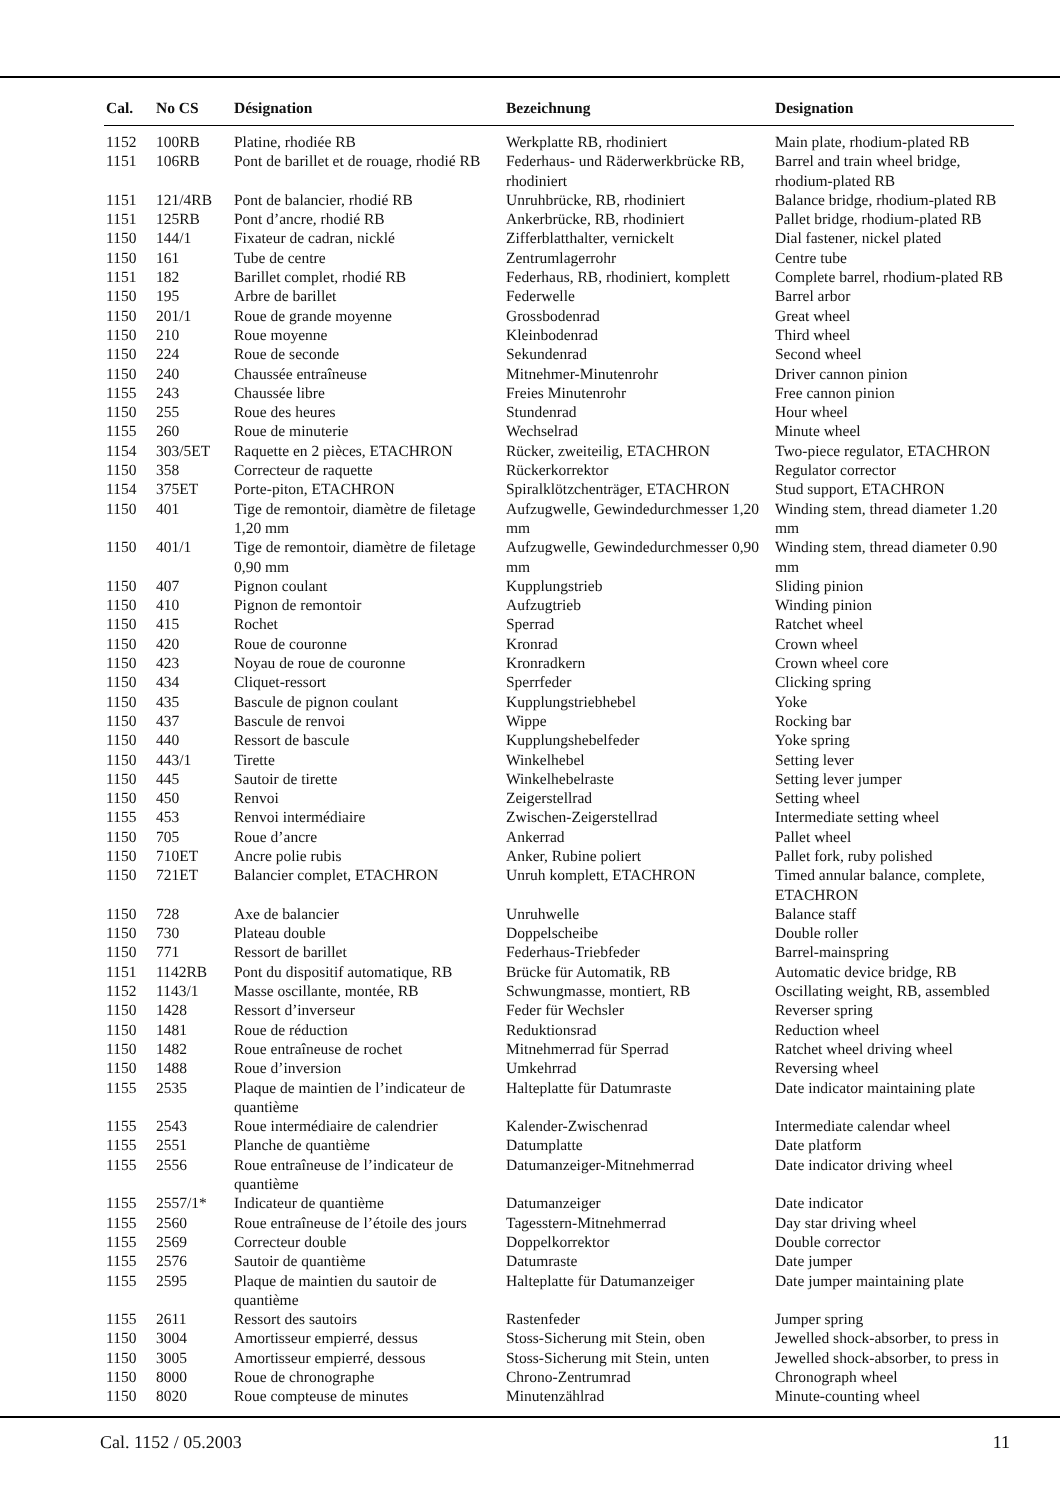| Cal. | No CS | Désignation | Bezeichnung | Designation |
| --- | --- | --- | --- | --- |
| 1152 | 100RB | Platine, rhodiée RB | Werkplatte RB, rhodiniert | Main plate, rhodium-plated RB |
| 1151 | 106RB | Pont de barillet et de rouage, rhodié RB | Federhaus- und Räderwerkbrücke RB, rhodiniert | Barrel and train wheel bridge, rhodium-plated RB |
| 1151 | 121/4RB | Pont de balancier, rhodié RB | Unruhbrücke, RB, rhodiniert | Balance bridge, rhodium-plated RB |
| 1151 | 125RB | Pont d’ancre, rhodié RB | Ankerbrücke, RB, rhodiniert | Pallet bridge, rhodium-plated RB |
| 1150 | 144/1 | Fixateur de cadran, nicklé | Zifferblatthalter, vernickelt | Dial fastener, nickel plated |
| 1150 | 161 | Tube de centre | Zentrumlagerrohr | Centre tube |
| 1151 | 182 | Barillet complet, rhodié RB | Federhaus, RB, rhodiniert, komplett | Complete barrel, rhodium-plated RB |
| 1150 | 195 | Arbre de barillet | Federwelle | Barrel arbor |
| 1150 | 201/1 | Roue de grande moyenne | Grossbodenrad | Great wheel |
| 1150 | 210 | Roue moyenne | Kleinbodenrad | Third wheel |
| 1150 | 224 | Roue de seconde | Sekundenrad | Second wheel |
| 1150 | 240 | Chaussée entraîneuse | Mitnehmer-Minutenrohr | Driver cannon pinion |
| 1155 | 243 | Chaussée libre | Freies Minutenrohr | Free cannon pinion |
| 1150 | 255 | Roue des heures | Stundenrad | Hour wheel |
| 1155 | 260 | Roue de minuterie | Wechselrad | Minute wheel |
| 1154 | 303/5ET | Raquette en 2 pièces, ETACHRON | Rücker, zweiteilig, ETACHRON | Two-piece regulator, ETACHRON |
| 1150 | 358 | Correcteur de raquette | Rückerkorrektor | Regulator corrector |
| 1154 | 375ET | Porte-piton, ETACHRON | Spiralklötzchenträger, ETACHRON | Stud support, ETACHRON |
| 1150 | 401 | Tige de remontoir, diamètre de filetage 1,20 mm | Aufzugwelle, Gewindedurchmesser 1,20 mm | Winding stem, thread diameter 1.20 mm |
| 1150 | 401/1 | Tige de remontoir, diamètre de filetage 0,90 mm | Aufzugwelle, Gewindedurchmesser 0,90 mm | Winding stem, thread diameter 0.90 mm |
| 1150 | 407 | Pignon coulant | Kupplungstrieb | Sliding pinion |
| 1150 | 410 | Pignon de remontoir | Aufzugtrieb | Winding pinion |
| 1150 | 415 | Rochet | Sperrad | Ratchet wheel |
| 1150 | 420 | Roue de couronne | Kronrad | Crown wheel |
| 1150 | 423 | Noyau de roue de couronne | Kronradkern | Crown wheel core |
| 1150 | 434 | Cliquet-ressort | Sperrfeder | Clicking spring |
| 1150 | 435 | Bascule de pignon coulant | Kupplungstriebhebel | Yoke |
| 1150 | 437 | Bascule de renvoi | Wippe | Rocking bar |
| 1150 | 440 | Ressort de bascule | Kupplungshebelfeder | Yoke spring |
| 1150 | 443/1 | Tirette | Winkelhebel | Setting lever |
| 1150 | 445 | Sautoir de tirette | Winkelhebelraste | Setting lever jumper |
| 1150 | 450 | Renvoi | Zeigerstellrad | Setting wheel |
| 1155 | 453 | Renvoi intermédiaire | Zwischen-Zeigerstellrad | Intermediate setting wheel |
| 1150 | 705 | Roue d’ancre | Ankerrad | Pallet wheel |
| 1150 | 710ET | Ancre polie rubis | Anker, Rubine poliert | Pallet fork, ruby polished |
| 1150 | 721ET | Balancier complet, ETACHRON | Unruh komplett, ETACHRON | Timed annular balance, complete, ETACHRON |
| 1150 | 728 | Axe de balancier | Unruhwelle | Balance staff |
| 1150 | 730 | Plateau double | Doppelscheibe | Double roller |
| 1150 | 771 | Ressort de barillet | Federhaus-Triebfeder | Barrel-mainspring |
| 1151 | 1142RB | Pont du dispositif automatique, RB | Brücke für Automatik, RB | Automatic device bridge, RB |
| 1152 | 1143/1 | Masse oscillante, montée, RB | Schwungmasse, montiert, RB | Oscillating weight, RB, assembled |
| 1150 | 1428 | Ressort d’inverseur | Feder für Wechsler | Reverser spring |
| 1150 | 1481 | Roue de réduction | Reduktionsrad | Reduction wheel |
| 1150 | 1482 | Roue entraîneuse de rochet | Mitnehmerrad für Sperrad | Ratchet wheel driving wheel |
| 1150 | 1488 | Roue d’inversion | Umkehrrad | Reversing wheel |
| 1155 | 2535 | Plaque de maintien de l’indicateur de quantième | Halteplatte für Datumraste | Date indicator maintaining plate |
| 1155 | 2543 | Roue intermédiaire de calendrier | Kalender-Zwischenrad | Intermediate calendar wheel |
| 1155 | 2551 | Planche de quantième | Datumplatte | Date platform |
| 1155 | 2556 | Roue entraîneuse de l’indicateur de quantième | Datumanzeiger-Mitnehmerrad | Date indicator driving wheel |
| 1155 | 2557/1* | Indicateur de quantième | Datumanzeiger | Date indicator |
| 1155 | 2560 | Roue entraîneuse de l’étoile des jours | Tagesstern-Mitnehmerrad | Day star driving wheel |
| 1155 | 2569 | Correcteur double | Doppelkorrektor | Double corrector |
| 1155 | 2576 | Sautoir de quantième | Datumraste | Date jumper |
| 1155 | 2595 | Plaque de maintien du sautoir de quantième | Halteplatte für Datumanzeiger | Date jumper maintaining plate |
| 1155 | 2611 | Ressort des sautoirs | Rastenfeder | Jumper spring |
| 1150 | 3004 | Amortisseur empierré, dessus | Stoss-Sicherung mit Stein, oben | Jewelled shock-absorber, to press in |
| 1150 | 3005 | Amortisseur empierré, dessous | Stoss-Sicherung mit Stein, unten | Jewelled shock-absorber, to press in |
| 1150 | 8000 | Roue de chronographe | Chrono-Zentrumrad | Chronograph wheel |
| 1150 | 8020 | Roue compteuse de minutes | Minutenzählrad | Minute-counting wheel |
Cal. 1152 / 05.2003 11